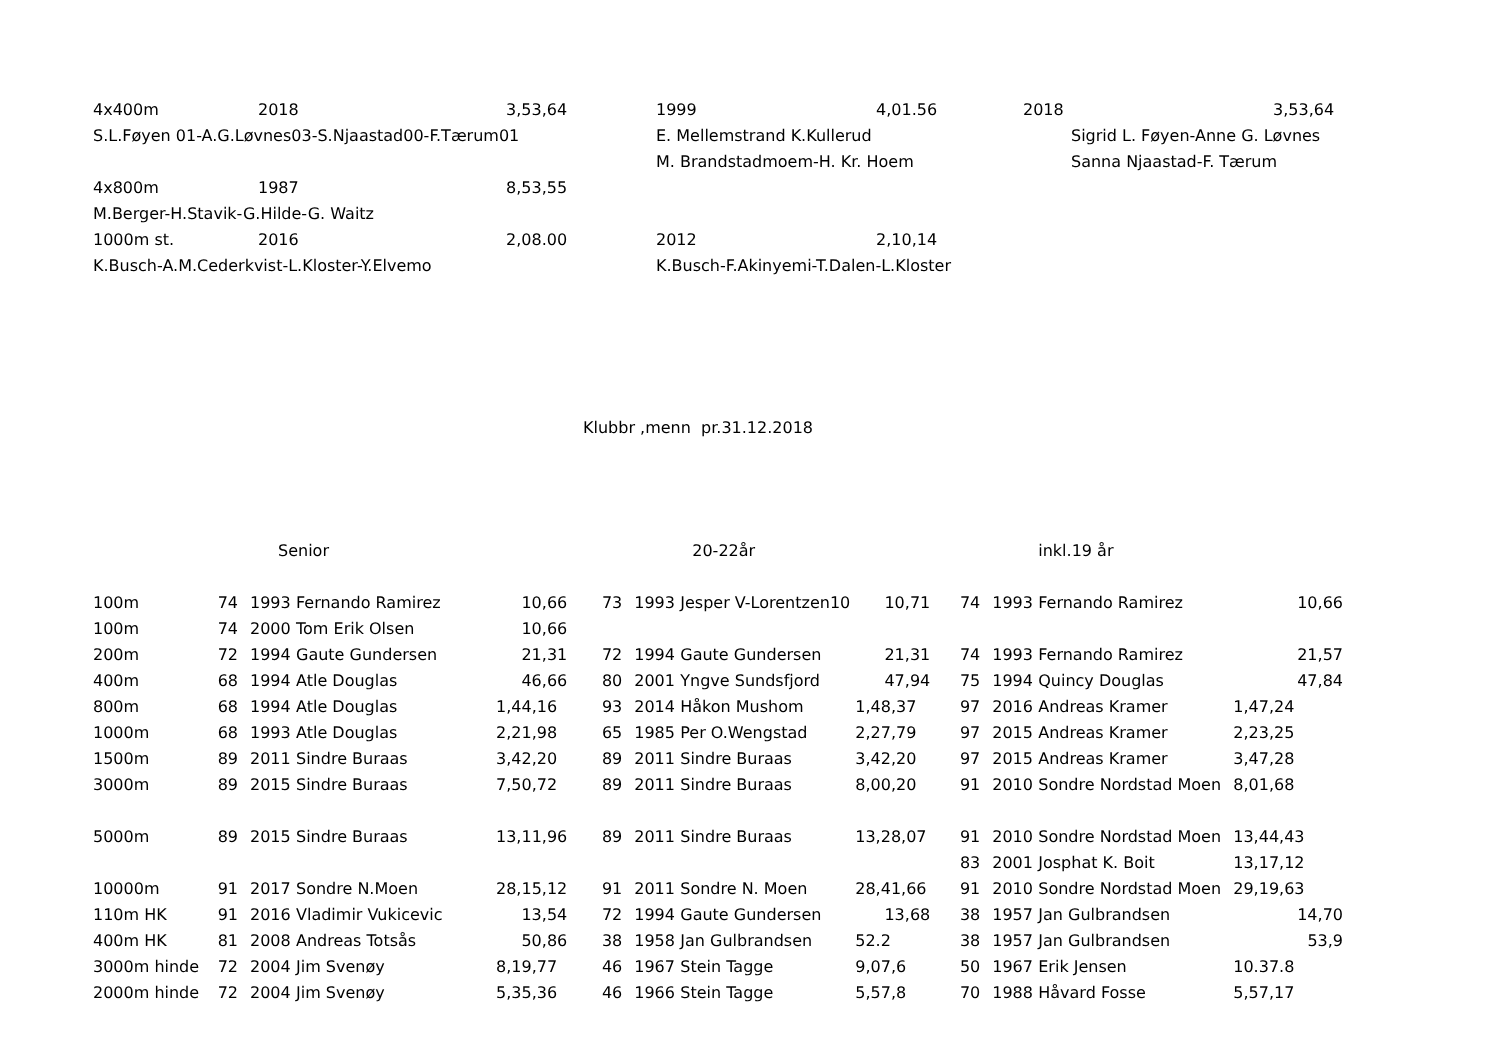| 4x400m | 2018 | 3,53,64 | 1999 | 4,01.56 | 2018 | 3,53,64 |
| S.L.Føyen 01-A.G.Løvnes03-S.Njaastad00-F.Tærum01 | | | E. Mellemstrand K.Kullerud | | Sigrid L. Føyen-Anne G. Løvnes | |
| | | | M. Brandstadmoem-H. Kr. Hoem | | Sanna Njaastad-F. Tærum | |
| 4x800m | 1987 | 8,53,55 | | | | |
| M.Berger-H.Stavik-G.Hilde-G. Waitz | | | | | | |
| 1000m st. | 2016 | 2,08.00 | 2012 | 2,10,14 | | |
| K.Busch-A.M.Cederkvist-L.Kloster-Y.Elvemo | | | K.Busch-F.Akinyemi-T.Dalen-L.Kloster | | | |
Klubbr ,menn pr.31.12.2018
| | Senior | | | | | 20-22år | | | | | inkl.19 år | |
| 100m | 74 | 1993 | Fernando Ramirez | 10,66 | 73 | 1993 | Jesper V-Lorentzen10 | 10,71 | 74 | 1993 | Fernando Ramirez | 10,66 |
| 100m | 74 | 2000 | Tom Erik Olsen | 10,66 | | | | | | | | |
| 200m | 72 | 1994 | Gaute Gundersen | 21,31 | 72 | 1994 | Gaute Gundersen | 21,31 | 74 | 1993 | Fernando Ramirez | 21,57 |
| 400m | 68 | 1994 | Atle Douglas | 46,66 | 80 | 2001 | Yngve Sundsfjord | 47,94 | 75 | 1994 | Quincy Douglas | 47,84 |
| 800m | 68 | 1994 | Atle Douglas | 1,44,16 | 93 | 2014 | Håkon Mushom | 1,48,37 | 97 | 2016 | Andreas Kramer | 1,47,24 |
| 1000m | 68 | 1993 | Atle Douglas | 2,21,98 | 65 | 1985 | Per O.Wengstad | 2,27,79 | 97 | 2015 | Andreas Kramer | 2,23,25 |
| 1500m | 89 | 2011 | Sindre Buraas | 3,42,20 | 89 | 2011 | Sindre Buraas | 3,42,20 | 97 | 2015 | Andreas Kramer | 3,47,28 |
| 3000m | 89 | 2015 | Sindre Buraas | 7,50,72 | 89 | 2011 | Sindre Buraas | 8,00,20 | 91 | 2010 | Sondre Nordstad Moen | 8,01,68 |
| 5000m | 89 | 2015 | Sindre Buraas | 13,11,96 | 89 | 2011 | Sindre Buraas | 13,28,07 | 91 | 2010 | Sondre Nordstad Moen | 13,44,43 |
| | | | | | | | | | 83 | 2001 | Josphat K. Boit | 13,17,12 |
| 10000m | 91 | 2017 | Sondre N.Moen | 28,15,12 | 91 | 2011 | Sondre N. Moen | 28,41,66 | 91 | 2010 | Sondre Nordstad Moen | 29,19,63 |
| 110m HK | 91 | 2016 | Vladimir Vukicevic | 13,54 | 72 | 1994 | Gaute Gundersen | 13,68 | 38 | 1957 | Jan Gulbrandsen | 14,70 |
| 400m HK | 81 | 2008 | Andreas Totsås | 50,86 | 38 | 1958 | Jan Gulbrandsen | 52.2 | 38 | 1957 | Jan Gulbrandsen | 53,9 |
| 3000m hinde | 72 | 2004 | Jim Svenøy | 8,19,77 | 46 | 1967 | Stein Tagge | 9,07,6 | 50 | 1967 | Erik Jensen | 10.37.8 |
| 2000m hinde | 72 | 2004 | Jim Svenøy | 5,35,36 | 46 | 1966 | Stein Tagge | 5,57,8 | 70 | 1988 | Håvard Fosse | 5,57,17 |